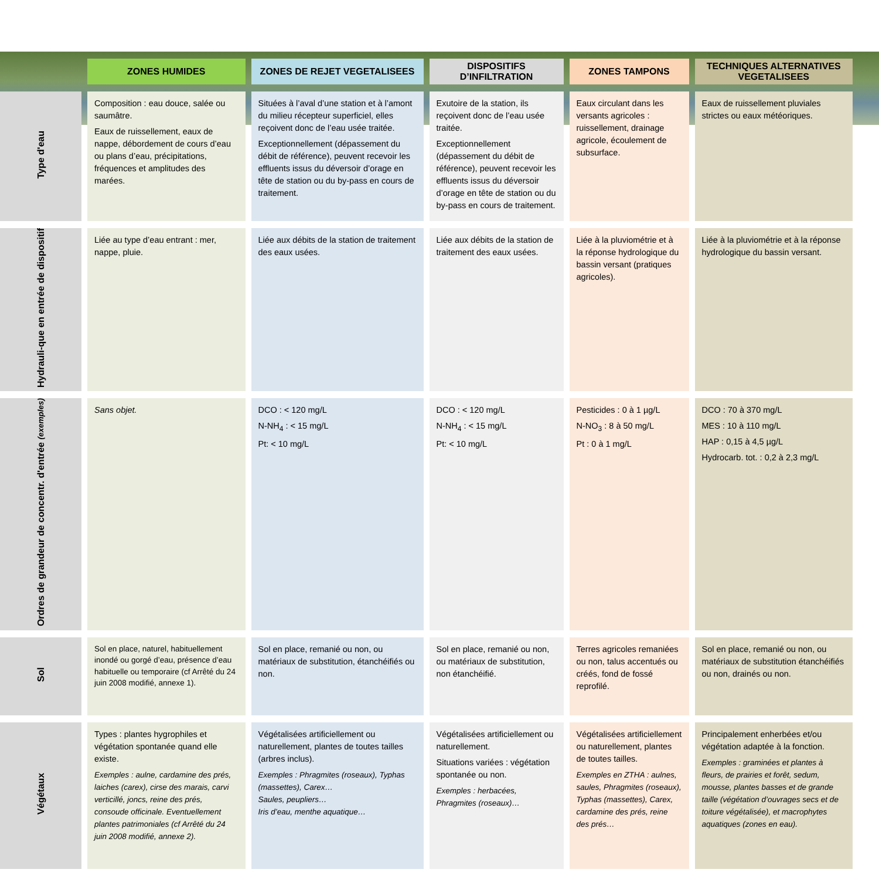| | ZONES HUMIDES | ZONES DE REJET VEGETALISEES | DISPOSITIFS D’INFILTRATION | ZONES TAMPONS | TECHNIQUES ALTERNATIVES VEGETALISEES |
| --- | --- | --- | --- | --- | --- |
| Type d'eau | Composition : eau douce, salée ou saumâtre. Eaux de ruissellement, eaux de nappe, débordement de cours d’eau ou plans d’eau, précipitations, fréquences et amplitudes des marées. | Situées à l’aval d’une station et à l’amont du milieu récepteur superficiel, elles reçoivent donc de l’eau usée traitée. Exceptionnellement (dépassement du débit de référence), peuvent recevoir les effluents issus du déversoir d’orage en tête de station ou du by-pass en cours de traitement. | Exutoire de la station, ils reçoivent donc de l’eau usée traitée. Exceptionnellement (dépassement du débit de référence), peuvent recevoir les effluents issus du déversoir d’orage en tête de station ou du by-pass en cours de traitement. | Eaux circulant dans les versants agricoles : ruissellement, drainage agricole, écoulement de subsurface. | Eaux de ruissellement pluviales strictes ou eaux météoriques. |
| Hydrauli-que en entrée de dispositif | Liée au type d’eau entrant : mer, nappe, pluie. | Liée aux débits de la station de traitement des eaux usées. | Liée aux débits de la station de traitement des eaux usées. | Liée à la pluviométrie et à la réponse hydrologique du bassin versant (pratiques agricoles). | Liée à la pluviométrie et à la réponse hydrologique du bassin versant. |
| Ordres de grandeur de concentr. d'entrée (exemples) | Sans objet. | DCO : < 120 mg/L N-NH<sub>4</sub> : < 15 mg/L Pt: < 10 mg/L | DCO : < 120 mg/L N-NH<sub>4</sub> : < 15 mg/L Pt: < 10 mg/L | Pesticides : 0 à 1 µg/L N-NO<sub>3</sub> : 8 à 50 mg/L Pt : 0 à 1 mg/L | DCO : 70 à 370 mg/L MES : 10 à 110 mg/L HAP : 0,15 à 4,5 µg/L Hydrocarb. tot. : 0,2 à 2,3 mg/L |
| Sol | Sol en place, naturel, habituellement inondé ou gorgé d’eau, présence d’eau habituelle ou temporaire (cf Arrêté du 24 juin 2008 modifié, annexe 1). | Sol en place, remanié ou non, ou matériaux de substitution, étanchéifiés ou non. | Sol en place, remanié ou non, ou matériaux de substitution, non étanchéifié. | Terres agricoles remaniées ou non, talus accentués ou créés, fond de fossé reprofilé. | Sol en place, remanié ou non, ou matériaux de substitution étanchéifiés ou non, drainés ou non. |
| Végétaux | Types : plantes hygrophiles et végétation spontanée quand elle existe. Exemples : aulne, cardamine des prés, laiches (carex), cirse des marais, carvi verticillé, joncs, reine des prés, consoude officinale. Eventuellement plantes patrimoniales (cf Arrêté du 24 juin 2008 modifié, annexe 2). | Végétalisées artificiellement ou naturellement, plantes de toutes tailles (arbres inclus). Exemples : Phragmites (roseaux), Typhas (massettes), Carex… Saules, peupliers… Iris d’eau, menthe aquatique… | Végétalisées artificiellement ou naturellement. Situations variées : végétation spontanée ou non. Exemples : herbacées, Phragmites (roseaux)… | Végétalisées artificiellement ou naturellement, plantes de toutes tailles. Exemples en ZTHA : aulnes, saules, Phragmites (roseaux), Typhas (massettes), Carex, cardamine des prés, reine des prés… | Principalement enherbées et/ou végétation adaptée à la fonction. Exemples : graminées et plantes à fleurs, de prairies et forêt, sedum, mousse, plantes basses et de grande taille (végétation d’ouvrages secs et de toiture végétalisée), et macrophytes aquatiques (zones en eau). |